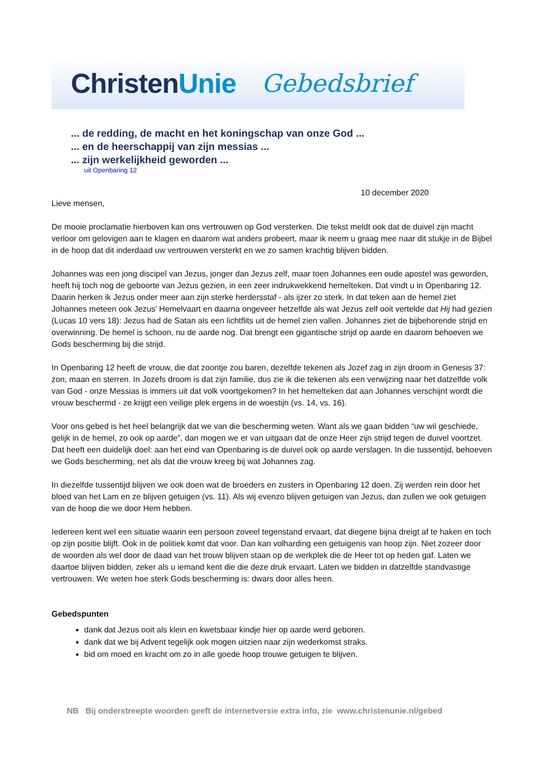ChristenUnie Gebedsbrief
... de redding, de macht en het koningschap van onze God ...
... en de heerschappij van zijn messias ...
... zijn werkelijkheid geworden ...
uit Openbaring 12
10 december 2020
Lieve mensen,
De mooie proclamatie hierboven kan ons vertrouwen op God versterken. Die tekst meldt ook dat de duivel zijn macht verloor om gelovigen aan te klagen en daarom wat anders probeert, maar ik neem u graag mee naar dit stukje in de Bijbel in de hoop dat dit inderdaad uw vertrouwen versterkt en we zo samen krachtig blijven bidden.
Johannes was een jong discipel van Jezus, jonger dan Jezus zelf, maar toen Johannes een oude apostel was geworden, heeft hij toch nog de geboorte van Jezus gezien, in een zeer indrukwekkend hemelteken. Dat vindt u in Openbaring 12. Daarin herken ik Jezus onder meer aan zijn sterke herdersstaf - als ijzer zo sterk. In dat teken aan de hemel ziet Johannes meteen ook Jezus’ Hemelvaart en daarna ongeveer hetzelfde als wat Jezus zelf ooit vertelde dat Hij had gezien (Lucas 10 vers 18): Jezus had de Satan als een lichtflits uit de hemel zien vallen. Johannes ziet de bijbehorende strijd en overwinning. De hemel is schoon, nu de aarde nog. Dat brengt een gigantische strijd op aarde en daarom behoeven we Gods bescherming bij die strijd.
In Openbaring 12 heeft de vrouw, die dat zoontje zou baren, dezelfde tekenen als Jozef zag in zijn droom in Genesis 37: zon, maan en sterren. In Jozefs droom is dat zijn familie, dus zie ik die tekenen als een verwijzing naar het datzelfde volk van God - onze Messias is immers uit dat volk voortgekomen? In het hemelteken dat aan Johannes verschijnt wordt die vrouw beschermd - ze krijgt een veilige plek ergens in de woestijn (vs. 14, vs. 16).
Voor ons gebed is het heel belangrijk dat we van die bescherming weten. Want als we gaan bidden “uw wil geschiede, gelijk in de hemel, zo ook op aarde”, dan mogen we er van uitgaan dat de onze Heer zijn strijd tegen de duivel voortzet. Dat heeft een duidelijk doel: aan het eind van Openbaring is de duivel ook op aarde verslagen. In die tussentijd, behoeven we Gods bescherming, net als dat die vrouw kreeg bij wat Johannes zag.
In diezelfde tussentijd blijven we ook doen wat de broeders en zusters in Openbaring 12 doen. Zij werden rein door het bloed van het Lam en ze blijven getuigen (vs. 11). Als wij evenzo blijven getuigen van Jezus, dan zullen we ook getuigen van de hoop die we door Hem hebben.
Iedereen kent wel een situatie waarin een persoon zoveel tegenstand ervaart, dat diegene bijna dreigt af te haken en toch op zijn positie blijft. Ook in de politiek komt dat voor. Dan kan volharding een getuigenis van hoop zijn. Niet zozeer door de woorden als wel door de daad van het trouw blijven staan op de werkplek die de Heer tot op heden gaf. Laten we daartoe blijven bidden, zeker als u iemand kent die die deze druk ervaart. Laten we bidden in datzelfde standvastige vertrouwen. We weten hoe sterk Gods bescherming is: dwars door alles heen.
Gebedspunten
dank dat Jezus ooit als klein en kwetsbaar kindje hier op aarde werd geboren.
dank dat we bij Advent tegelijk ook mogen uitzien naar zijn wederkomst straks.
bid om moed en kracht om zo in alle goede hoop trouwe getuigen te blijven.
NB Bij onderstreepte woorden geeft de internetversie extra info, zie www.christenunie.nl/gebed